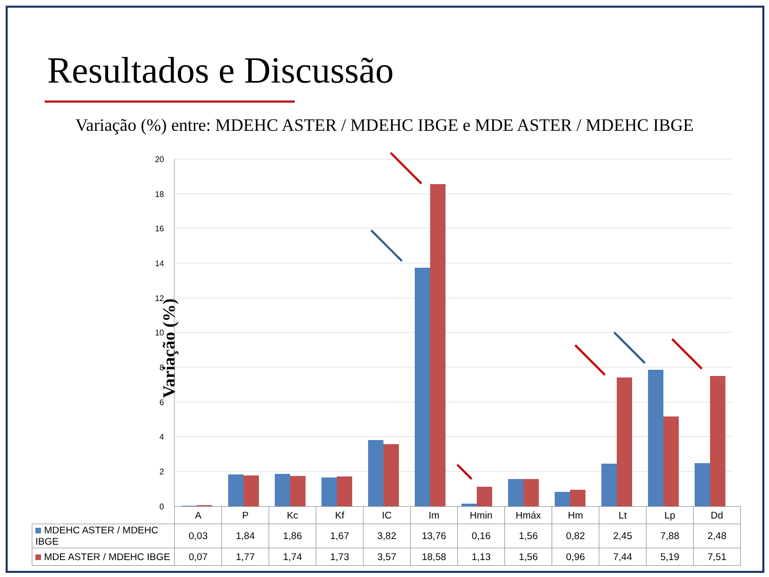Resultados e Discussão
Variação (%) entre: MDEHC ASTER / MDEHC IBGE e MDE ASTER / MDEHC IBGE
Variação (%)
20
18
16
14
12
10
8
6
4
2
0
| | A | P | Kc | Kf | IC | Im | Hmin | Hmáx | Hm | Lt | Lp | Dd |
| --- | --- | --- | --- | --- | --- | --- | --- | --- | --- | --- | --- | --- |
| MDEHC ASTER / MDEHC IBGE | 0,03 | 1,84 | 1,86 | 1,67 | 3,82 | 13,76 | 0,16 | 1,56 | 0,82 | 2,45 | 7,88 | 2,48 |
| MDE ASTER / MDEHC IBGE | 0,07 | 1,77 | 1,74 | 1,73 | 3,57 | 18,58 | 1,13 | 1,56 | 0,96 | 7,44 | 5,19 | 7,51 |